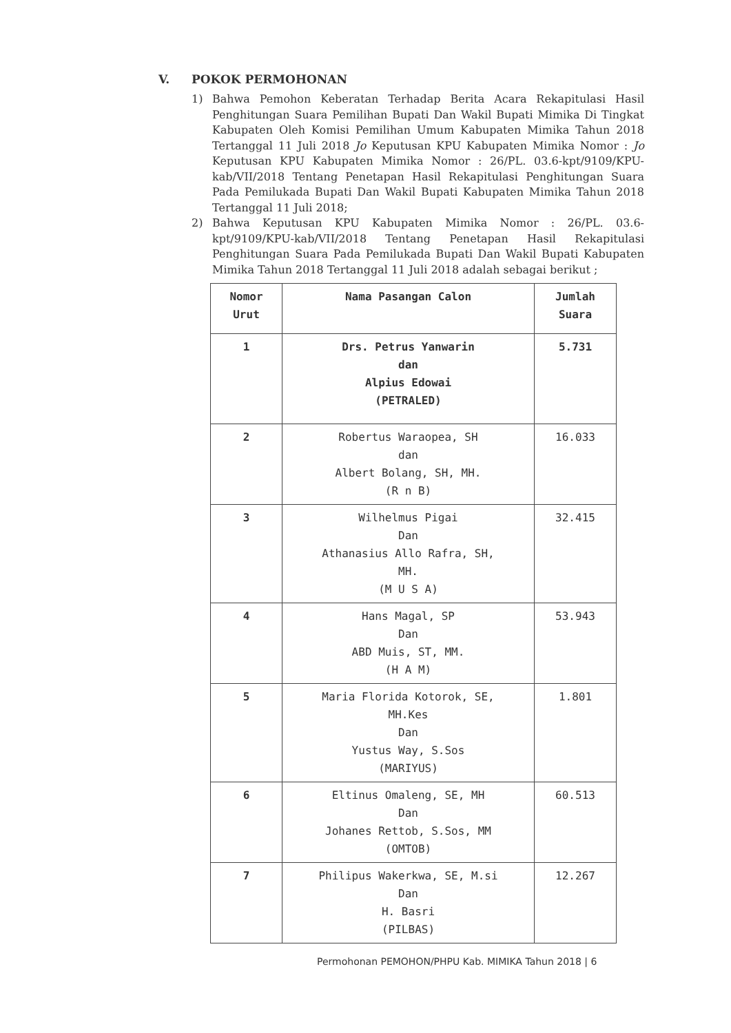V. POKOK PERMOHONAN
1) Bahwa Pemohon Keberatan Terhadap Berita Acara Rekapitulasi Hasil Penghitungan Suara Pemilihan Bupati Dan Wakil Bupati Mimika Di Tingkat Kabupaten Oleh Komisi Pemilihan Umum Kabupaten Mimika Tahun 2018 Tertanggal 11 Juli 2018 Jo Keputusan KPU Kabupaten Mimika Nomor : Jo Keputusan KPU Kabupaten Mimika Nomor : 26/PL. 03.6-kpt/9109/KPU-kab/VII/2018 Tentang Penetapan Hasil Rekapitulasi Penghitungan Suara Pada Pemilukada Bupati Dan Wakil Bupati Kabupaten Mimika Tahun 2018 Tertanggal 11 Juli 2018;
2) Bahwa Keputusan KPU Kabupaten Mimika Nomor : 26/PL. 03.6-kpt/9109/KPU-kab/VII/2018 Tentang Penetapan Hasil Rekapitulasi Penghitungan Suara Pada Pemilukada Bupati Dan Wakil Bupati Kabupaten Mimika Tahun 2018 Tertanggal 11 Juli 2018 adalah sebagai berikut ;
| Nomor Urut | Nama Pasangan Calon | Jumlah Suara |
| --- | --- | --- |
| 1 | Drs. Petrus Yanwarin dan Alpius Edowai (PETRALED) | 5.731 |
| 2 | Robertus Waraopea, SH dan Albert Bolang, SH, MH. (R n B) | 16.033 |
| 3 | Wilhelmus Pigai Dan Athanasius Allo Rafra, SH, MH. (M U S A) | 32.415 |
| 4 | Hans Magal, SP Dan ABD Muis, ST, MM. (H A M) | 53.943 |
| 5 | Maria Florida Kotorok, SE, MH.Kes Dan Yustus Way, S.Sos (MARIYUS) | 1.801 |
| 6 | Eltinus Omaleng, SE, MH Dan Johanes Rettob, S.Sos, MM (OMTOB) | 60.513 |
| 7 | Philipus Wakerkwa, SE, M.si Dan H. Basri (PILBAS) | 12.267 |
Permohonan PEMOHON/PHPU Kab. MIMIKA Tahun 2018 | 6